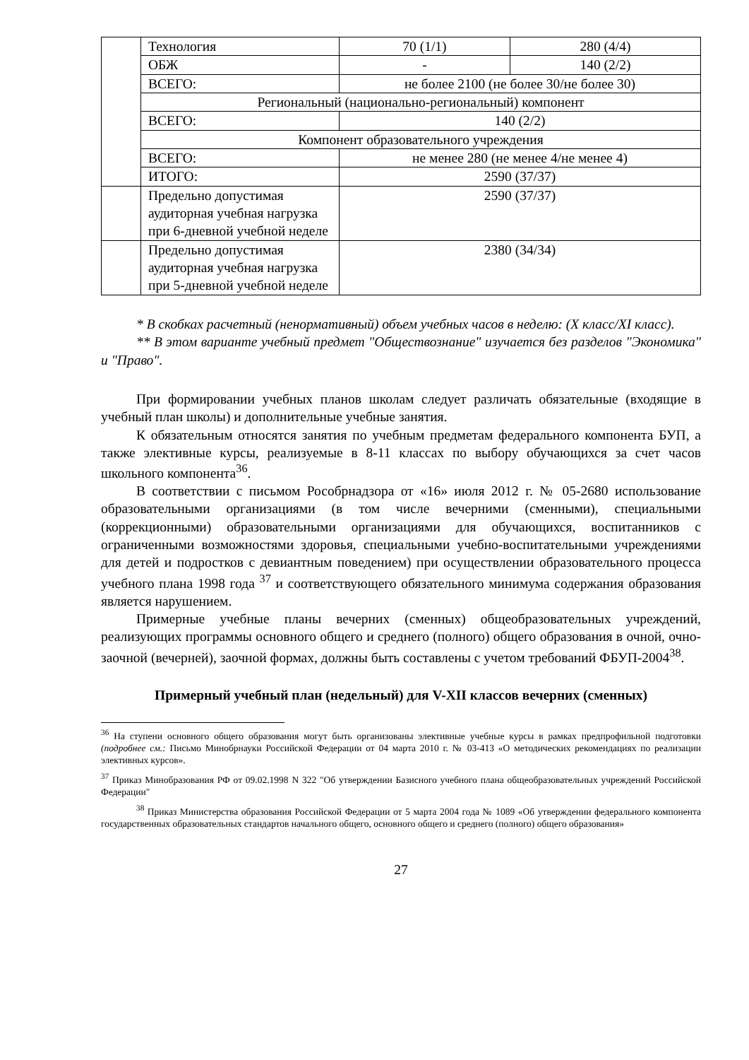| | Технология | 70 (1/1) | 280 (4/4) |
| | ОБЖ | - | 140 (2/2) |
| | ВСЕГО: | не более 2100 (не более 30/не более 30) | |
| | Региональный (национально-региональный) компонент | | |
| | ВСЕГО: | 140 (2/2) | |
| | Компонент образовательного учреждения | | |
| | ВСЕГО: | не менее 280 (не менее 4/не менее 4) | |
| | ИТОГО: | 2590 (37/37) | |
| | Предельно допустимая аудиторная учебная нагрузка при 6-дневной учебной неделе | 2590 (37/37) | |
| | Предельно допустимая аудиторная учебная нагрузка при 5-дневной учебной неделе | 2380 (34/34) | |
* В скобках расчетный (ненормативный) объем учебных часов в неделю: (X класс/XI класс).
** В этом варианте учебный предмет "Обществознание" изучается без разделов "Экономика" и "Право".
При формировании учебных планов школам следует различать обязательные (входящие в учебный план школы) и дополнительные учебные занятия.
К обязательным относятся занятия по учебным предметам федерального компонента БУП, а также элективные курсы, реализуемые в 8-11 классах по выбору обучающихся за счет часов школьного компонента<sup>36</sup>.
В соответствии с письмом Рособрнадзора от «16» июля 2012 г. № 05-2680 использование образовательными организациями (в том числе вечерними (сменными), специальными (коррекционными) образовательными организациями для обучающихся, воспитанников с ограниченными возможностями здоровья, специальными учебно-воспитательными учреждениями для детей и подростков с девиантным поведением) при осуществлении образовательного процесса учебного плана 1998 года <sup>37</sup> и соответствующего обязательного минимума содержания образования является нарушением.
Примерные учебные планы вечерних (сменных) общеобразовательных учреждений, реализующих программы основного общего и среднего (полного) общего образования в очной, очно-заочной (вечерней), заочной формах, должны быть составлены с учетом требований ФБУП-2004<sup>38</sup>.
Примерный учебный план (недельный) для V-XII классов вечерних (сменных)
<sup>36</sup> На ступени основного общего образования могут быть организованы элективные учебные курсы в рамках предпрофильной подготовки (подробнее см.: Письмо Минобрнауки Российской Федерации от 04 марта 2010 г. № 03-413 «О методических рекомендациях по реализации элективных курсов».
<sup>37</sup> Приказ Минобразования РФ от 09.02.1998 N 322 "Об утверждении Базисного учебного плана общеобразовательных учреждений Российской Федерации"
<sup>38</sup> Приказ Министерства образования Российской Федерации от 5 марта 2004 года № 1089 «Об утверждении федерального компонента государственных образовательных стандартов начального общего, основного общего и среднего (полного) общего образования»
27